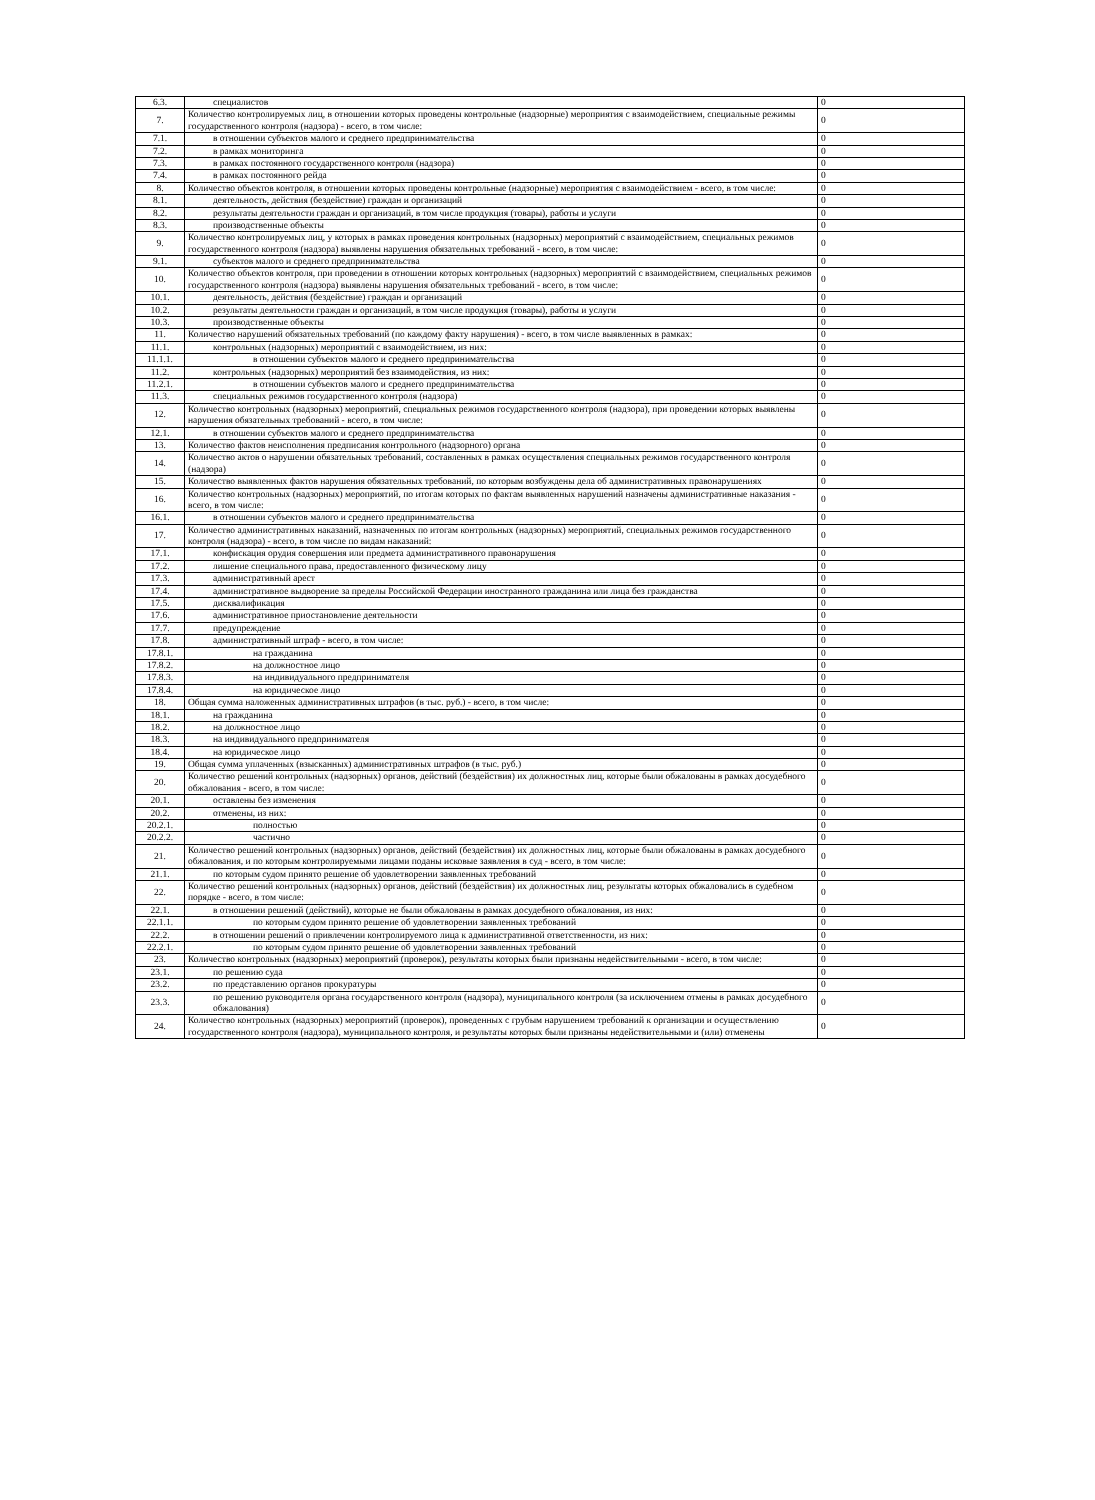| 6.3. | специалистов | 0 |
| 7. | Количество контролируемых лиц, в отношении которых проведены контрольные (надзорные) мероприятия с взаимодействием, специальные режимы государственного контроля (надзора) - всего, в том числе: | 0 |
| 7.1. | в отношении субъектов малого и среднего предпринимательства | 0 |
| 7.2. | в рамках мониторинга | 0 |
| 7.3. | в рамках постоянного государственного контроля (надзора) | 0 |
| 7.4. | в рамках постоянного рейда | 0 |
| 8. | Количество объектов контроля, в отношении которых проведены контрольные (надзорные) мероприятия с взаимодействием - всего, в том числе: | 0 |
| 8.1. | деятельность, действия (бездействие) граждан и организаций | 0 |
| 8.2. | результаты деятельности граждан и организаций, в том числе продукция (товары), работы и услуги | 0 |
| 8.3. | производственные объекты | 0 |
| 9. | Количество контролируемых лиц, у которых в рамках проведения контрольных (надзорных) мероприятий с взаимодействием, специальных режимов государственного контроля (надзора) выявлены нарушения обязательных требований - всего, в том числе: | 0 |
| 9.1. | субъектов малого и среднего предпринимательства | 0 |
| 10. | Количество объектов контроля, при проведении в отношении которых контрольных (надзорных) мероприятий с взаимодействием, специальных режимов государственного контроля (надзора) выявлены нарушения обязательных требований - всего, в том числе: | 0 |
| 10.1. | деятельность, действия (бездействие) граждан и организаций | 0 |
| 10.2. | результаты деятельности граждан и организаций, в том числе продукция (товары), работы и услуги | 0 |
| 10.3. | производственные объекты | 0 |
| 11. | Количество нарушений обязательных требований (по каждому факту нарушения) - всего, в том числе выявленных в рамках: | 0 |
| 11.1. | контрольных (надзорных) мероприятий с взаимодействием, из них: | 0 |
| 11.1.1. | в отношении субъектов малого и среднего предпринимательства | 0 |
| 11.2. | контрольных (надзорных) мероприятий без взаимодействия, из них: | 0 |
| 11.2.1. | в отношении субъектов малого и среднего предпринимательства | 0 |
| 11.3. | специальных режимов государственного контроля (надзора) | 0 |
| 12. | Количество контрольных (надзорных) мероприятий, специальных режимов государственного контроля (надзора), при проведении которых выявлены нарушения обязательных требований - всего, в том числе: | 0 |
| 12.1. | в отношении субъектов малого и среднего предпринимательства | 0 |
| 13. | Количество фактов неисполнения предписания контрольного (надзорного) органа | 0 |
| 14. | Количество актов о нарушении обязательных требований, составленных в рамках осуществления специальных режимов государственного контроля (надзора) | 0 |
| 15. | Количество выявленных фактов нарушения обязательных требований, по которым возбуждены дела об административных правонарушениях | 0 |
| 16. | Количество контрольных (надзорных) мероприятий, по итогам которых по фактам выявленных нарушений назначены административные наказания - всего, в том числе: | 0 |
| 16.1. | в отношении субъектов малого и среднего предпринимательства | 0 |
| 17. | Количество административных наказаний, назначенных по итогам контрольных (надзорных) мероприятий, специальных режимов государственного контроля (надзора) - всего, в том числе по видам наказаний: | 0 |
| 17.1. | конфискация орудия совершения или предмета административного правонарушения | 0 |
| 17.2. | лишение специального права, предоставленного физическому лицу | 0 |
| 17.3. | административный арест | 0 |
| 17.4. | административное выдворение за пределы Российской Федерации иностранного гражданина или лица без гражданства | 0 |
| 17.5. | дисквалификация | 0 |
| 17.6. | административное приостановление деятельности | 0 |
| 17.7. | предупреждение | 0 |
| 17.8. | административный штраф - всего, в том числе: | 0 |
| 17.8.1. | на гражданина | 0 |
| 17.8.2. | на должностное лицо | 0 |
| 17.8.3. | на индивидуального предпринимателя | 0 |
| 17.8.4. | на юридическое лицо | 0 |
| 18. | Общая сумма наложенных административных штрафов (в тыс. руб.) - всего, в том числе: | 0 |
| 18.1. | на гражданина | 0 |
| 18.2. | на должностное лицо | 0 |
| 18.3. | на индивидуального предпринимателя | 0 |
| 18.4. | на юридическое лицо | 0 |
| 19. | Общая сумма уплаченных (взысканных) административных штрафов (в тыс. руб.) | 0 |
| 20. | Количество решений контрольных (надзорных) органов, действий (бездействия) их должностных лиц, которые были обжалованы в рамках досудебного обжалования - всего, в том числе: | 0 |
| 20.1. | оставлены без изменения | 0 |
| 20.2. | отменены, из них: | 0 |
| 20.2.1. | полностью | 0 |
| 20.2.2. | частично | 0 |
| 21. | Количество решений контрольных (надзорных) органов, действий (бездействия) их должностных лиц, которые были обжалованы в рамках досудебного обжалования, и по которым контролируемыми лицами поданы исковые заявления в суд - всего, в том числе: | 0 |
| 21.1. | по которым судом принято решение об удовлетворении заявленных требований | 0 |
| 22. | Количество решений контрольных (надзорных) органов, действий (бездействия) их должностных лиц, результаты которых обжаловались в судебном порядке - всего, в том числе: | 0 |
| 22.1. | в отношении решений (действий), которые не были обжалованы в рамках досудебного обжалования, из них: | 0 |
| 22.1.1. | по которым судом принято решение об удовлетворении заявленных требований | 0 |
| 22.2. | в отношении решений о привлечении контролируемого лица к административной ответственности, из них: | 0 |
| 22.2.1. | по которым судом принято решение об удовлетворении заявленных требований | 0 |
| 23. | Количество контрольных (надзорных) мероприятий (проверок), результаты которых были признаны недействительными - всего, в том числе: | 0 |
| 23.1. | по решению суда | 0 |
| 23.2. | по представлению органов прокуратуры | 0 |
| 23.3. | по решению руководителя органа государственного контроля (надзора), муниципального контроля (за исключением отмены в рамках досудебного обжалования) | 0 |
| 24. | Количество контрольных (надзорных) мероприятий (проверок), проведенных с грубым нарушением требований к организации и осуществлению государственного контроля (надзора), муниципального контроля, и результаты которых были признаны недействительными и (или) отменены | 0 |